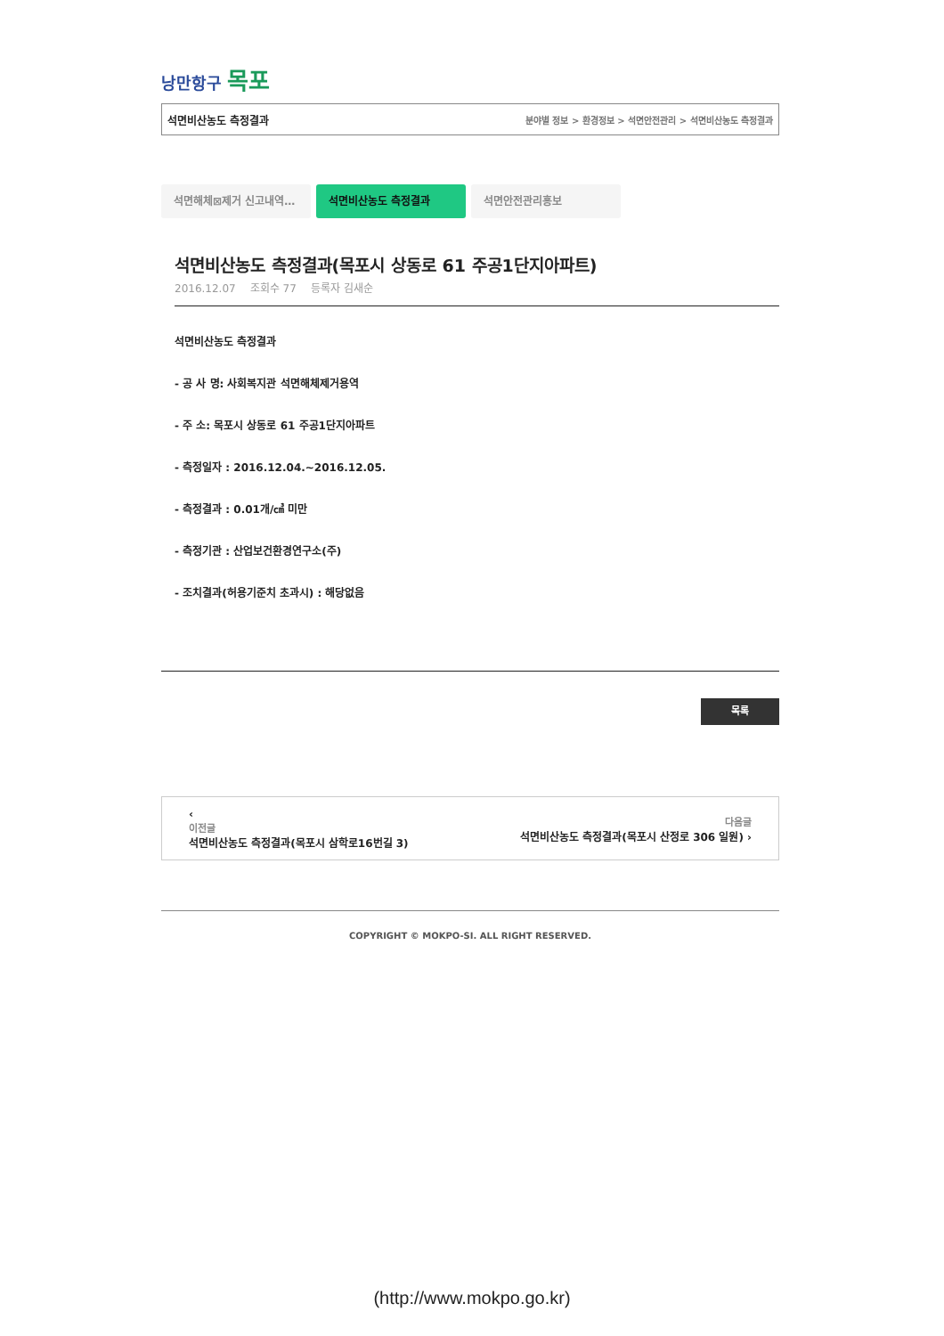낭만항구 목포
석면비산농도 측정결과 분야별 정보 > 환경정보 > 석면안전관리 > 석면비산농도 측정결과
석면해체⊠제거 신고내역… 석면비산농도 측정결과 석면안전관리홍보
석면비산농도 측정결과(목포시 상동로 61 주공1단지아파트)
2016.12.07 조회수 77 등록자 김새순
석면비산농도 측정결과
- 공 사 명: 사회복지관 석면해체제거용역
- 주 소: 목포시 상동로 61 주공1단지아파트
- 측정일자 : 2016.12.04.~2016.12.05.
- 측정결과 : 0.01개/㎤ 미만
- 측정기관 : 산업보건환경연구소(주)
- 조치결과(허용기준치 초과시) : 해당없음
목록
‹
이전글
석면비산농도 측정결과(목포시 삼학로16번길 3)
다음글
석면비산농도 측정결과(목포시 산정로 306 일원) ›
COPYRIGHT © MOKPO-SI. ALL RIGHT RESERVED.
(http://www.mokpo.go.kr)